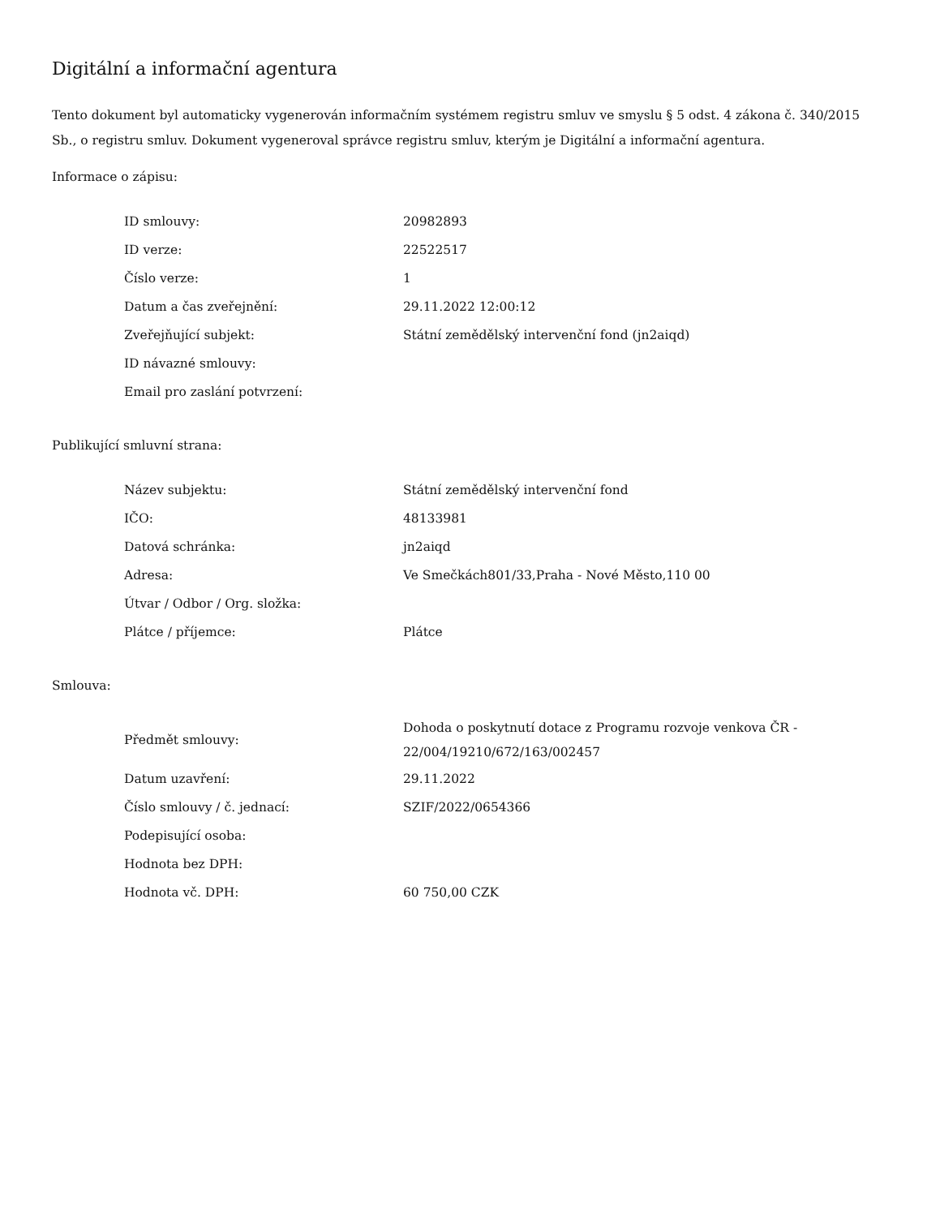Digitální a informační agentura
Tento dokument byl automaticky vygenerován informačním systémem registru smluv ve smyslu § 5 odst. 4 zákona č. 340/2015 Sb., o registru smluv. Dokument vygeneroval správce registru smluv, kterým je Digitální a informační agentura.
Informace o zápisu:
| ID smlouvy: | 20982893 |
| ID verze: | 22522517 |
| Číslo verze: | 1 |
| Datum a čas zveřejnění: | 29.11.2022 12:00:12 |
| Zveřejňující subjekt: | Státní zemědělský intervenční fond (jn2aiqd) |
| ID návazné smlouvy: | |
| Email pro zaslání potvrzení: | |
Publikující smluvní strana:
| Název subjektu: | Státní zemědělský intervenční fond |
| IČO: | 48133981 |
| Datová schránka: | jn2aiqd |
| Adresa: | Ve Smečkách801/33,Praha - Nové Město,110 00 |
| Útvar / Odbor / Org. složka: | |
| Plátce / příjemce: | Plátce |
Smlouva:
| Předmět smlouvy: | Dohoda o poskytnutí dotace z Programu rozvoje venkova ČR - 22/004/19210/672/163/002457 |
| Datum uzavření: | 29.11.2022 |
| Číslo smlouvy / č. jednací: | SZIF/2022/0654366 |
| Podepisující osoba: | |
| Hodnota bez DPH: | |
| Hodnota vč. DPH: | 60 750,00 CZK |